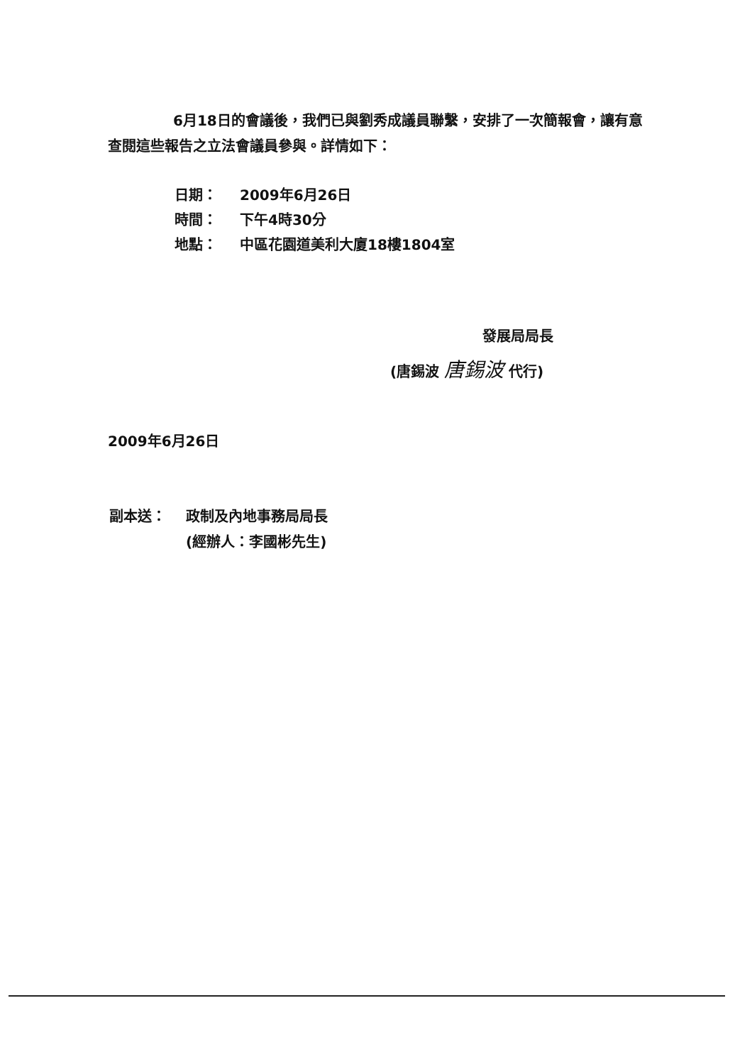6月18日的會議後，我們已與劉秀成議員聯繫，安排了一次簡報會，讓有意查閱這些報告之立法會議員參與。詳情如下：
| 日期： | 2009年6月26日 |
| 時間： | 下午4時30分 |
| 地點： | 中區花園道美利大廈18樓1804室 |
發展局局長
(唐錫波 唐錫波 代行)
2009年6月26日
| 副本送： | 政制及內地事務局局長 (經辦人：李國彬先生) |